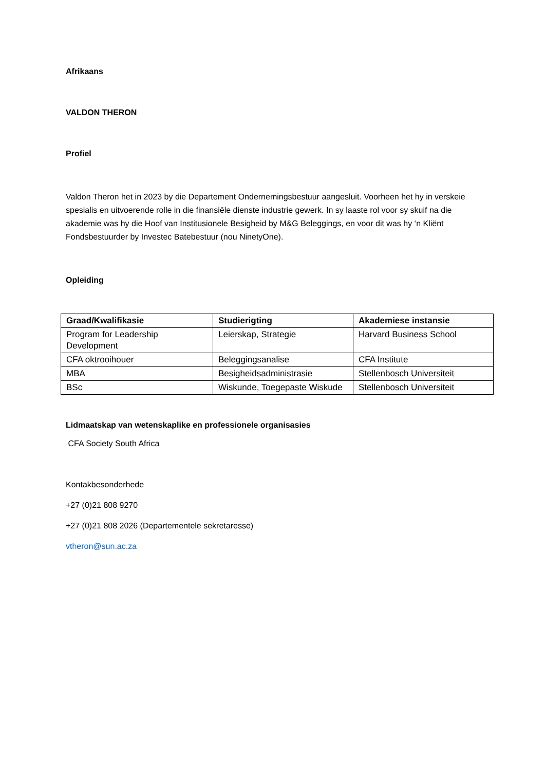Afrikaans
VALDON THERON
Profiel
Valdon Theron het in 2023 by die Departement Ondernemingsbestuur aangesluit. Voorheen het hy in verskeie spesialis en uitvoerende rolle in die finansiële dienste industrie gewerk. In sy laaste rol voor sy skuif na die akademie was hy die Hoof van Institusionele Besigheid by M&G Beleggings, en voor dit was hy ‘n Kliënt Fondsbestuurder by Investec Batebestuur (nou NinetyOne).
Opleiding
| Graad/Kwalifikasie | Studierigting | Akademiese instansie |
| --- | --- | --- |
| Program for Leadership Development | Leierskap, Strategie | Harvard Business School |
| CFA oktrooihouer | Beleggingsanalise | CFA Institute |
| MBA | Besigheidsadministrasie | Stellenbosch Universiteit |
| BSc | Wiskunde, Toegepaste Wiskude | Stellenbosch Universiteit |
Lidmaatskap van wetenskaplike en professionele organisasies
CFA Society South Africa
Kontakbesonderhede
+27 (0)21 808 9270
+27 (0)21 808 2026 (Departementele sekretaresse)
vtheron@sun.ac.za